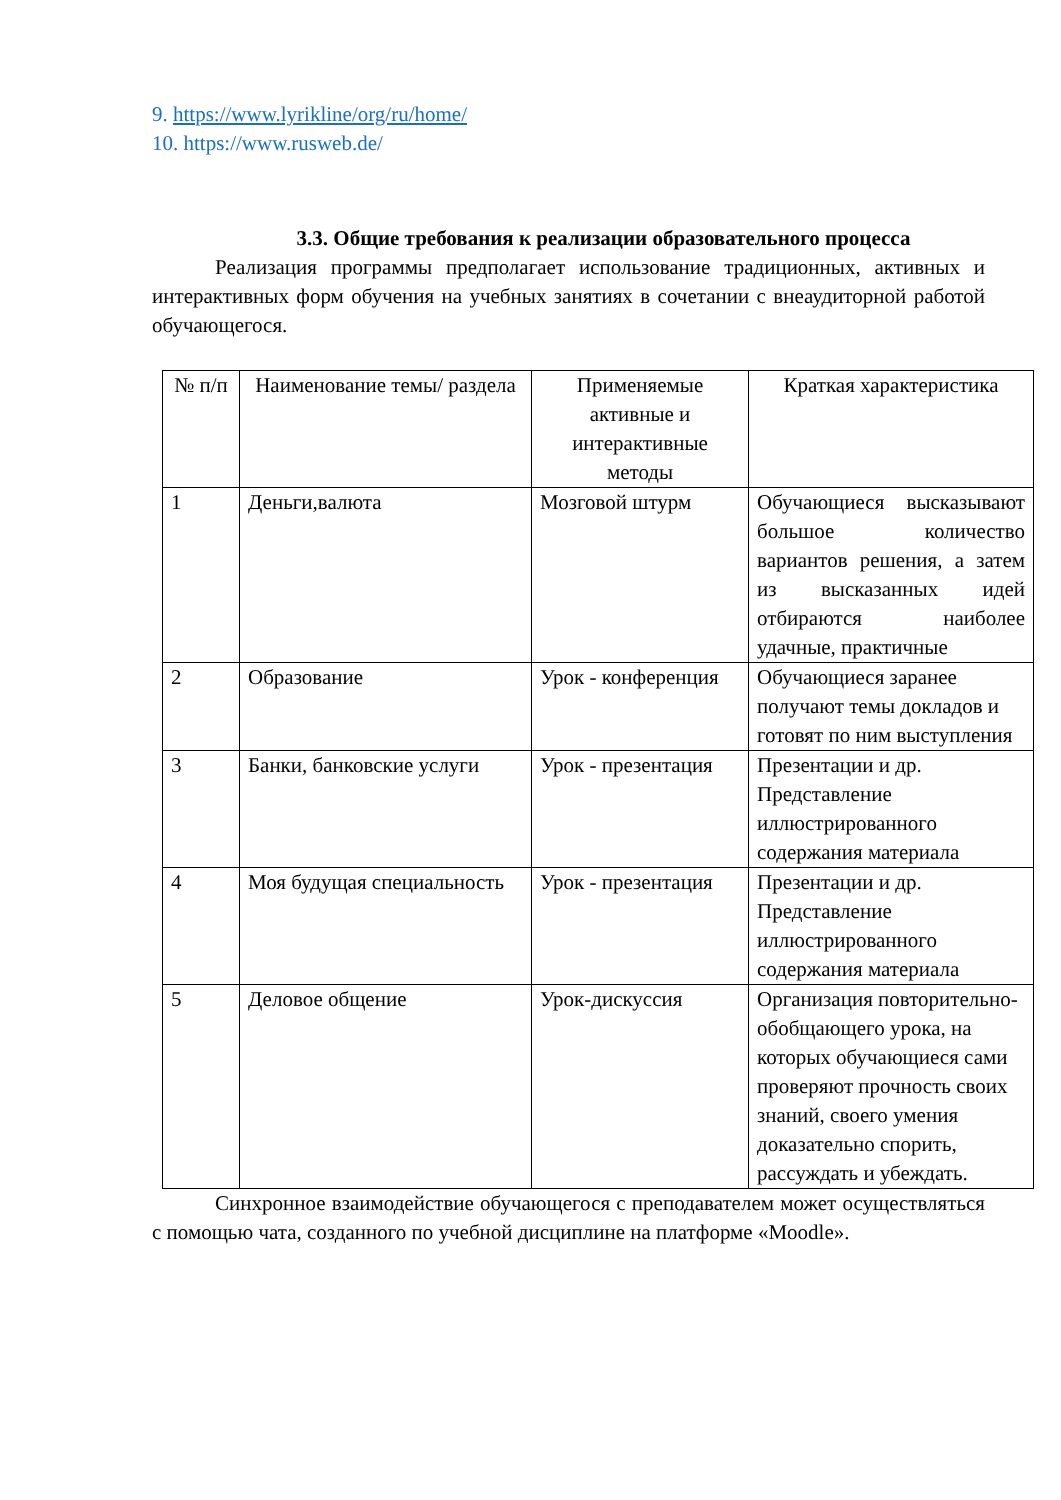9. https://www.lyrikline/org/ru/home/
10. https://www.rusweb.de/
3.3. Общие требования к реализации образовательного процесса
Реализация программы предполагает использование традиционных, активных и интерактивных форм обучения на учебных занятиях в сочетании с внеаудиторной работой обучающегося.
| № п/п | Наименование темы/ раздела | Применяемые активные и интерактивные методы | Краткая характеристика |
| --- | --- | --- | --- |
| 1 | Деньги,валюта | Мозговой штурм | Обучающиеся высказывают большое количество вариантов решения, а затем из высказанных идей отбираются наиболее удачные, практичные |
| 2 | Образование | Урок - конференция | Обучающиеся заранее получают темы докладов и готовят по ним выступления |
| 3 | Банки, банковские услуги | Урок - презентация | Презентации и др. Представление иллюстрированного содержания материала |
| 4 | Моя будущая специальность | Урок - презентация | Презентации и др. Представление иллюстрированного содержания материала |
| 5 | Деловое общение | Урок-дискуссия | Организация повторительно-обобщающего урока, на которых обучающиеся сами проверяют прочность своих знаний, своего умения доказательно спорить, рассуждать и убеждать. |
Синхронное взаимодействие обучающегося с преподавателем может осуществляться с помощью чата, созданного по учебной дисциплине на платформе «Moodle».